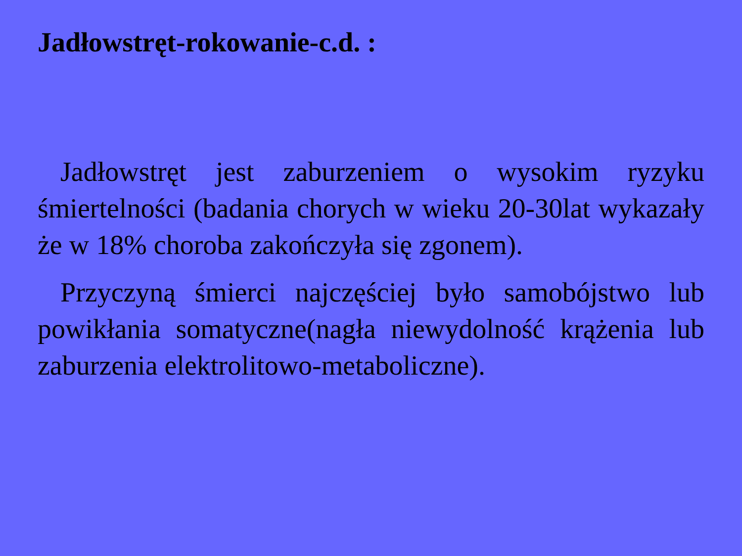Jadłowstręt-rokowanie-c.d. :
Jadłowstręt jest zaburzeniem o wysokim ryzyku śmiertelności (badania chorych w wieku 20-30lat wykazały że w 18% choroba zakończyła się zgonem).
Przyczyną śmierci najczęściej było samobójstwo lub powikłania somatyczne(nagła niewydolność krążenia lub zaburzenia elektrolitowo-metaboliczne).